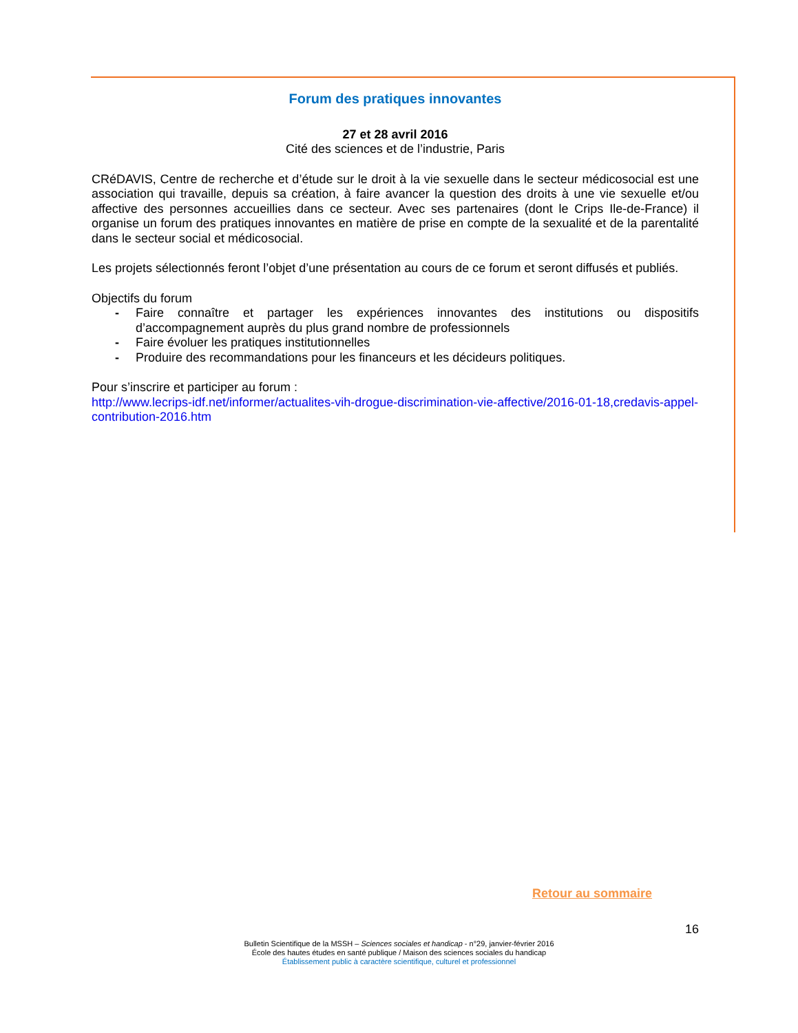Forum des pratiques innovantes
27 et 28 avril 2016
Cité des sciences et de l’industrie, Paris
CRéDAVIS, Centre de recherche et d’étude sur le droit à la vie sexuelle dans le secteur médicosocial est une association qui travaille, depuis sa création, à faire avancer la question des droits à une vie sexuelle et/ou affective des personnes accueillies dans ce secteur. Avec ses partenaires (dont le Crips Ile-de-France) il organise un forum des pratiques innovantes en matière de prise en compte de la sexualité et de la parentalité dans le secteur social et médicosocial.
Les projets sélectionnés feront l’objet d’une présentation au cours de ce forum et seront diffusés et publiés.
Objectifs du forum
- Faire connaître et partager les expériences innovantes des institutions ou dispositifs d’accompagnement auprès du plus grand nombre de professionnels
- Faire évoluer les pratiques institutionnelles
- Produire des recommandations pour les financeurs et les décideurs politiques.
Pour s’inscrire et participer au forum :
http://www.lecrips-idf.net/informer/actualites-vih-drogue-discrimination-vie-affective/2016-01-18,credavis-appel-contribution-2016.htm
Retour au sommaire
16
Bulletin Scientifique de la MSSH – Sciences sociales et handicap - n°29, janvier-février 2016
École des hautes études en santé publique / Maison des sciences sociales du handicap
Établissement public à caractère scientifique, culturel et professionnel